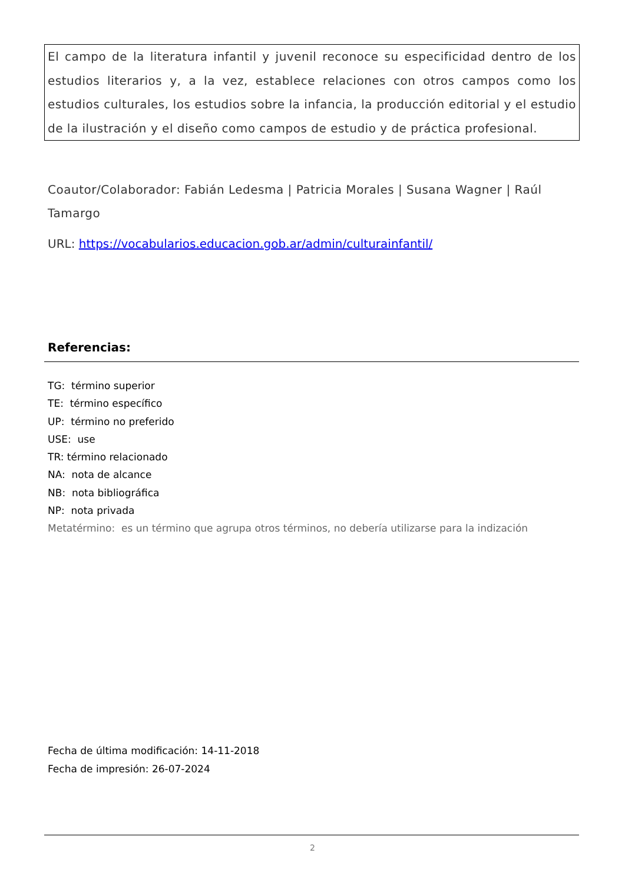El campo de la literatura infantil y juvenil reconoce su especificidad dentro de los estudios literarios y, a la vez, establece relaciones con otros campos como los estudios culturales, los estudios sobre la infancia, la producción editorial y el estudio de la ilustración y el diseño como campos de estudio y de práctica profesional.
Coautor/Colaborador: Fabián Ledesma | Patricia Morales | Susana Wagner | Raúl Tamargo
URL: https://vocabularios.educacion.gob.ar/admin/culturainfantil/
Referencias:
TG: término superior
TE: término específico
UP: término no preferido
USE: use
TR: término relacionado
NA: nota de alcance
NB: nota bibliográfica
NP: nota privada
Metatérmino: es un término que agrupa otros términos, no debería utilizarse para la indización
Fecha de última modificación: 14-11-2018
Fecha de impresión: 26-07-2024
2